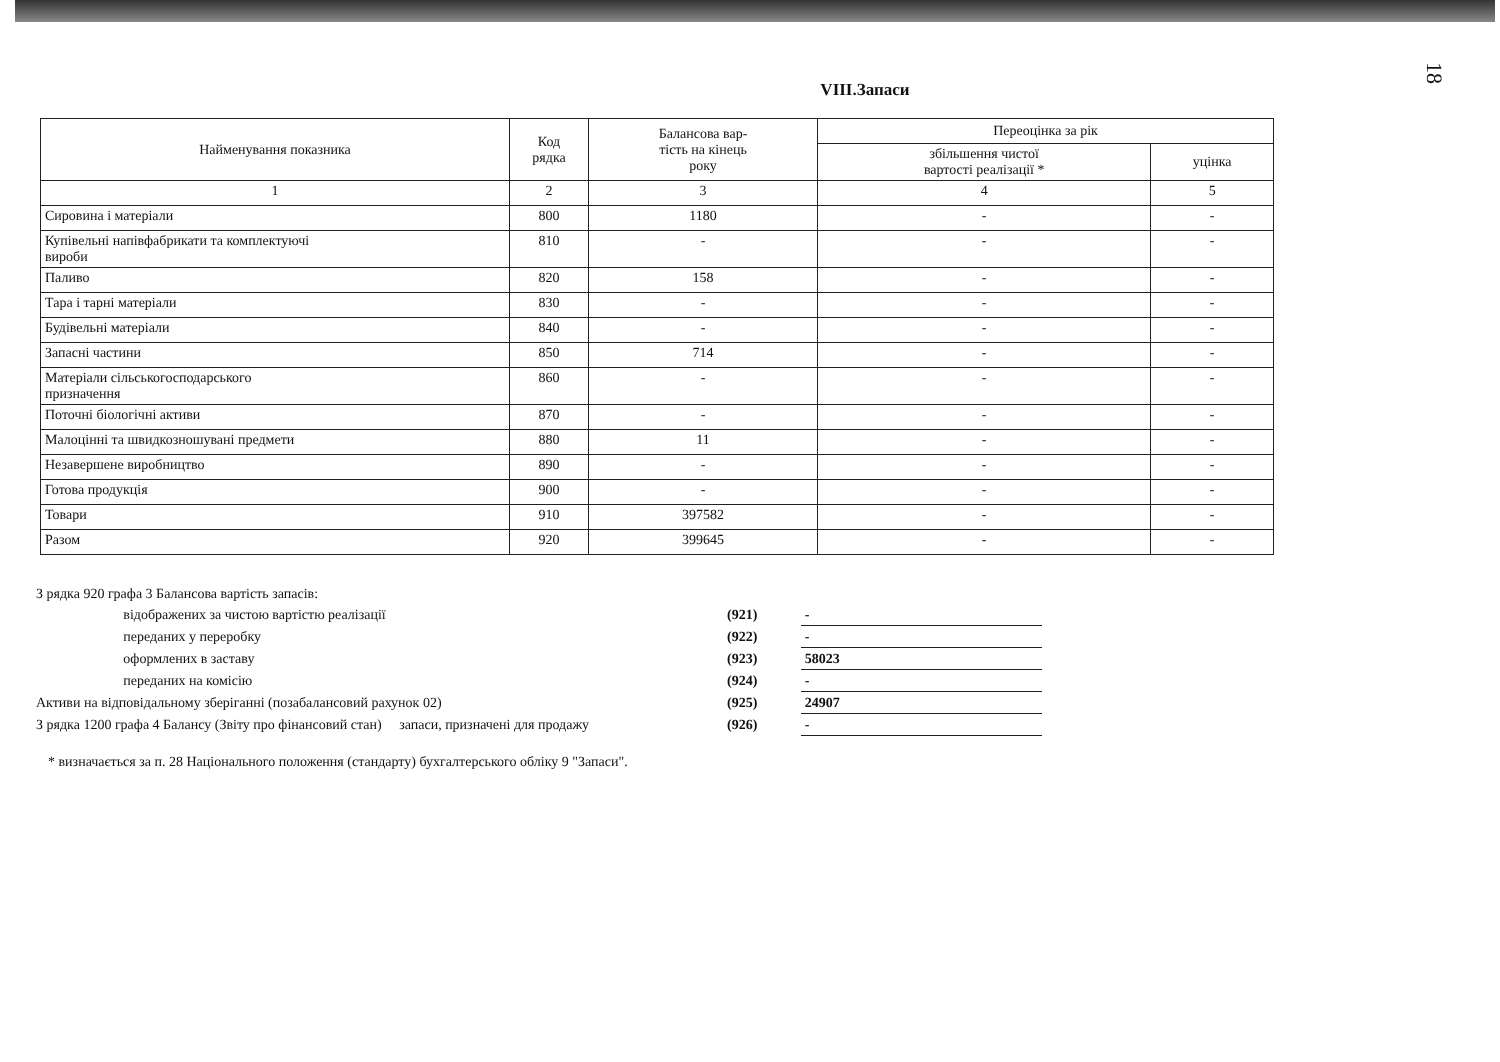18
VIII.Запаси
| Найменування показника | Код рядка | Балансова вар- тість на кінець року | Переоцінка за рік | |
| --- | --- | --- | --- | --- |
| | | | збільшення чистої вартості реалізації * | уцінка |
| 1 | 2 | 3 | 4 | 5 |
| Сировина і матеріали | 800 | 1180 | - | - |
| Купівельні напівфабрикати та комплектуючі вироби | 810 | - | - | - |
| Паливо | 820 | 158 | - | - |
| Тара і тарні матеріали | 830 | - | - | - |
| Будівельні матеріали | 840 | - | - | - |
| Запасні частини | 850 | 714 | - | - |
| Матеріали сільськогосподарського призначення | 860 | - | - | - |
| Поточні біологічні активи | 870 | - | - | - |
| Малоцінні та швидкозношувані предмети | 880 | 11 | - | - |
| Незавершене виробництво | 890 | - | - | - |
| Готова продукція | 900 | - | - | - |
| Товари | 910 | 397582 | - | - |
| Разом | 920 | 399645 | - | - |
| З рядка 920 графа 3 Балансова вартість запасів: | | | |
| | відображених за чистою вартістю реалізації | (921) | - |
| | переданих у переробку | (922) | - |
| | оформлених в заставу | (923) | 58023 |
| | переданих на комісію | (924) | - |
| Активи на відповідальному зберіганні (позабалансовий рахунок 02) | | (925) | 24907 |
| З рядка 1200 графа 4 Балансу (Звіту про фінансовий стан) запаси, призначені для продажу | | (926) | - |
* визначається за п. 28 Національного положення (стандарту) бухгалтерського обліку 9 "Запаси".